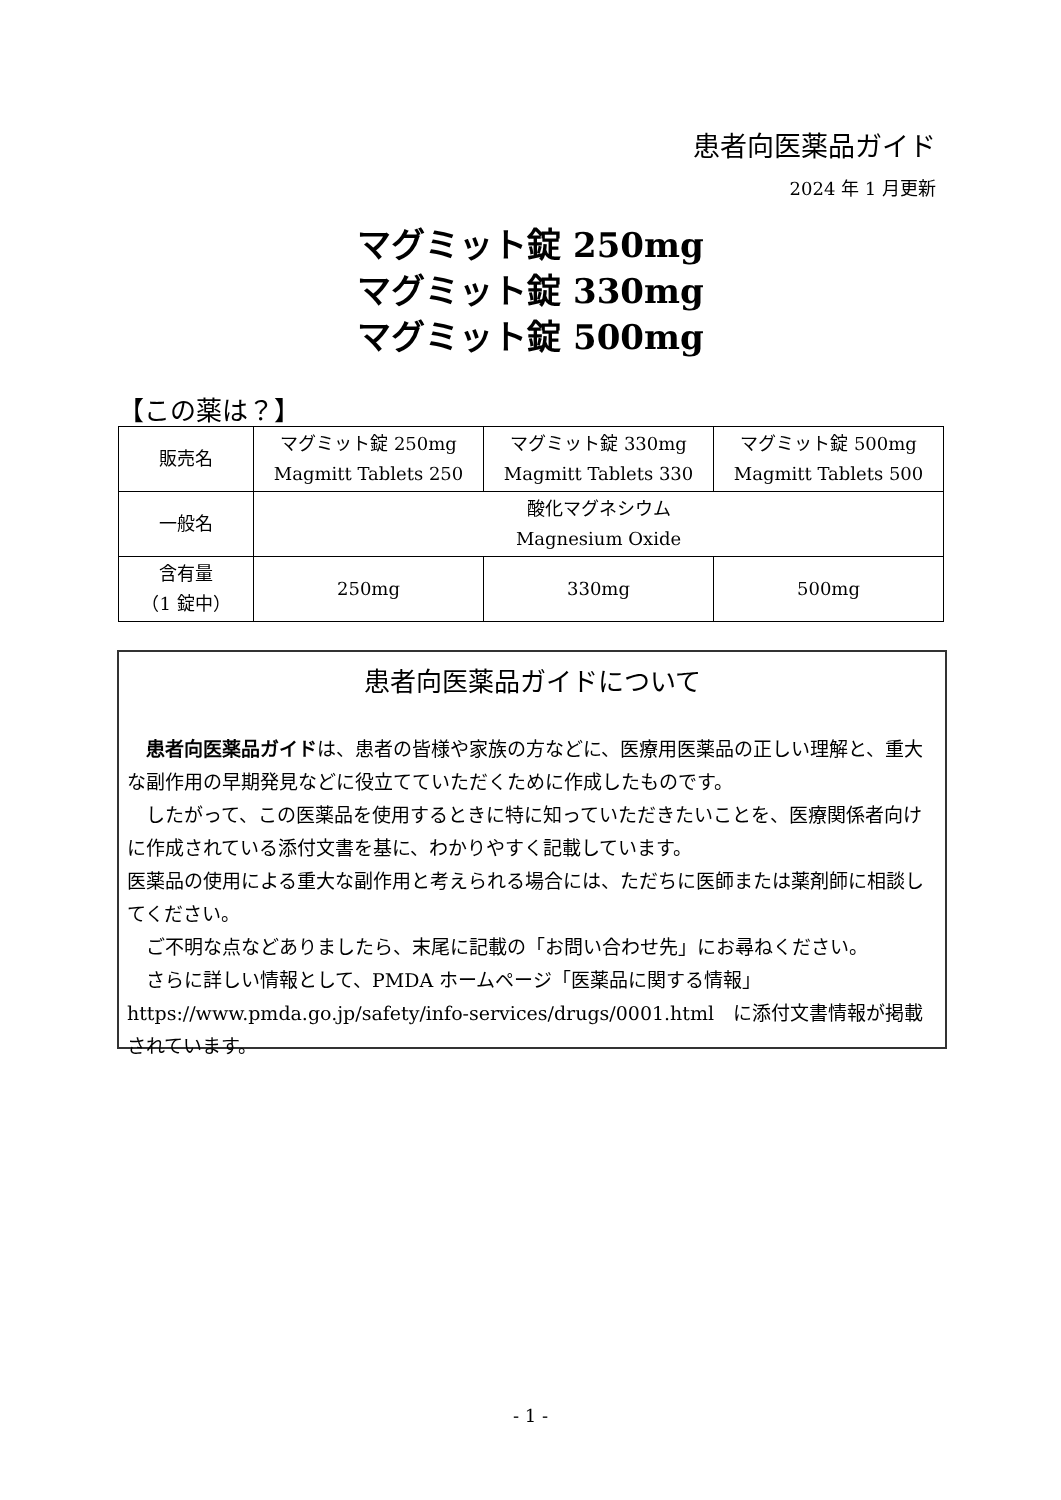患者向医薬品ガイド
2024 年 1 月更新
マグミット錠 250mg
マグミット錠 330mg
マグミット錠 500mg
【この薬は？】
| 販売名 | マグミット錠 250mg Magmitt Tablets 250 | マグミット錠 330mg Magmitt Tablets 330 | マグミット錠 500mg Magmitt Tablets 500 |
| 一般名 | 酸化マグネシウム Magnesium Oxide | | |
| 含有量 （1 錠中） | 250mg | 330mg | 500mg |
患者向医薬品ガイドについて
　患者向医薬品ガイドは、患者の皆様や家族の方などに、医療用医薬品の正しい理解と、重大な副作用の早期発見などに役立てていただくために作成したものです。
　したがって、この医薬品を使用するときに特に知っていただきたいことを、医療関係者向けに作成されている添付文書を基に、わかりやすく記載しています。
医薬品の使用による重大な副作用と考えられる場合には、ただちに医師または薬剤師に相談してください。
　ご不明な点などありましたら、末尾に記載の「お問い合わせ先」にお尋ねください。
　さらに詳しい情報として、PMDA ホームページ「医薬品に関する情報」https://www.pmda.go.jp/safety/info-services/drugs/0001.html　に添付文書情報が掲載されています。
- 1 -